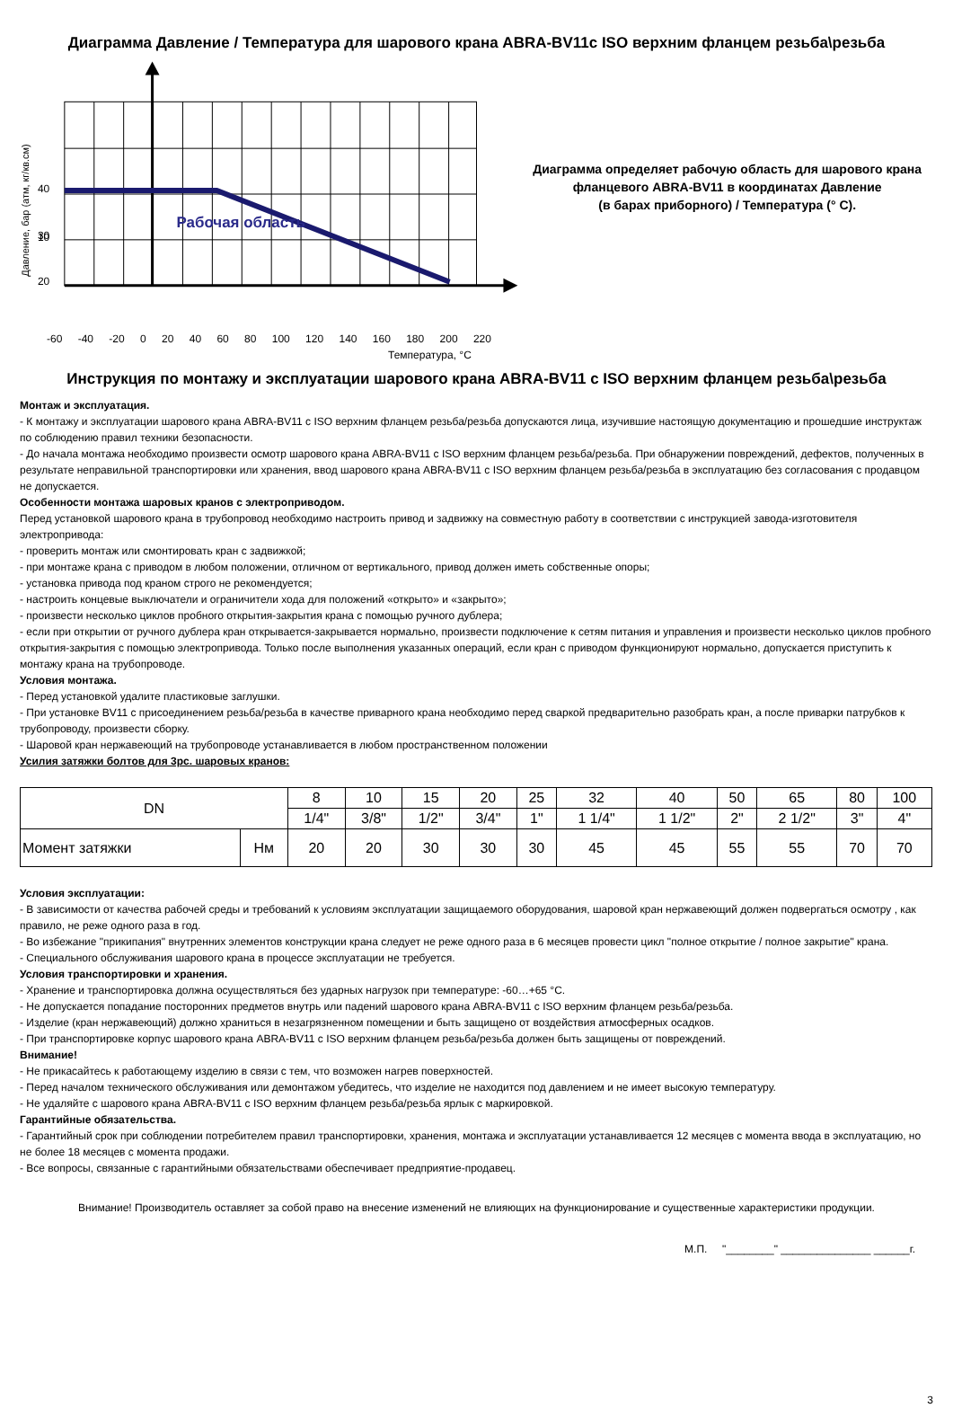Диаграмма Давление / Температура для шарового крана ABRA-BV11с ISO верхним фланцем резьба\резьба
Рабочая область
40
30
20
10
Давление, бар (атм, кг/кв.см)
Диаграмма определяет рабочую область для шарового крана фланцевого ABRA-BV11 в координатах Давление
(в барах приборного) / Температура (° C).
-60 -40 -20 0 20 40 60 80 100 120 140 160 180 200 220
Температура, °C
Инструкция по монтажу и эксплуатации шарового крана ABRA-BV11 с ISO верхним фланцем резьба\резьба
Монтаж и эксплуатация.
- К монтажу и эксплуатации шарового крана ABRA-BV11 с ISO верхним фланцем резьба/резьба допускаются лица, изучившие настоящую документацию и прошедшие инструктаж по соблюдению правил техники безопасности.
- До начала монтажа необходимо произвести осмотр шарового крана ABRA-BV11 с ISO верхним фланцем резьба/резьба. При обнаружении повреждений, дефектов, полученных в результате неправильной транспортировки или хранения, ввод шарового крана ABRA-BV11 с ISO верхним фланцем резьба/резьба в эксплуатацию без согласования с продавцом не допускается.
Особенности монтажа шаровых кранов с электроприводом.
Перед установкой шарового крана в трубопровод необходимо настроить привод и задвижку на совместную работу в соответствии с инструкцией завода-изготовителя электропривода:
- проверить монтаж или смонтировать кран с задвижкой;
- при монтаже крана с приводом в любом положении, отличном от вертикального, привод должен иметь собственные опоры;
- установка привода под краном строго не рекомендуется;
- настроить концевые выключатели и ограничители хода для положений «открыто» и «закрыто»;
- произвести несколько циклов пробного открытия-закрытия крана с помощью ручного дублера;
- если при открытии от ручного дублера кран открывается-закрывается нормально, произвести подключение к сетям питания и управления и произвести несколько циклов пробного открытия-закрытия с помощью электропривода. Только после выполнения указанных операций, если кран с приводом функционируют нормально, допускается приступить к монтажу крана на трубопроводе.
Условия монтажа.
- Перед установкой удалите пластиковые заглушки.
- При установке BV11 с присоединением резьба/резьба в качестве приварного крана необходимо перед сваркой предварительно разобрать кран, а после приварки патрубков к трубопроводу, произвести сборку.
- Шаровой кран нержавеющий на трубопроводе устанавливается в любом пространственном положении
Усилия затяжки болтов для 3рс. шаровых кранов:
| DN | | 8 | 10 | 15 | 20 | 25 | 32 | 40 | 50 | 65 | 80 | 100 |
| | | 1/4" | 3/8" | 1/2" | 3/4" | 1" | 1 1/4" | 1 1/2" | 2" | 2 1/2" | 3" | 4" |
| Момент затяжки | Нм | 20 | 20 | 30 | 30 | 30 | 45 | 45 | 55 | 55 | 70 | 70 |
Условия эксплуатации:
- В зависимости от качества рабочей среды и требований к условиям эксплуатации защищаемого оборудования, шаровой кран нержавеющий должен подвергаться осмотру , как правило, не реже одного раза в год.
- Во избежание "прикипания" внутренних элементов конструкции крана следует не реже одного раза в 6 месяцев провести цикл "полное открытие / полное закрытие" крана.
- Специального обслуживания шарового крана в процессе эксплуатации не требуется.
Условия транспортировки и хранения.
- Хранение и транспортировка должна осуществляться без ударных нагрузок при температуре: -60…+65 °C.
- Не допускается попадание посторонних предметов внутрь или падений шарового крана ABRA-BV11 с ISO верхним фланцем резьба/резьба.
- Изделие (кран нержавеющий) должно храниться в незагрязненном помещении и быть защищено от воздействия атмосферных осадков.
- При транспортировке корпус шарового крана ABRA-BV11 с ISO верхним фланцем резьба/резьба должен быть защищены от повреждений.
Внимание!
- Не прикасайтесь к работающему изделию в связи с тем, что возможен нагрев поверхностей.
- Перед началом технического обслуживания или демонтажом убедитесь, что изделие не находится под давлением и не имеет высокую температуру.
- Не удаляйте с шарового крана ABRA-BV11 с ISO верхним фланцем резьба/резьба ярлык с маркировкой.
Гарантийные обязательства.
- Гарантийный срок при соблюдении потребителем правил транспортировки, хранения, монтажа и эксплуатации устанавливается 12 месяцев с момента ввода в эксплуатацию, но не более 18 месяцев с момента продажи.
- Все вопросы, связанные с гарантийными обязательствами обеспечивает предприятие-продавец.
Внимание! Производитель оставляет за собой право на внесение изменений не влияющих на функционирование и существенные характеристики продукции.
М.П. "________" _______________ ______г.
3